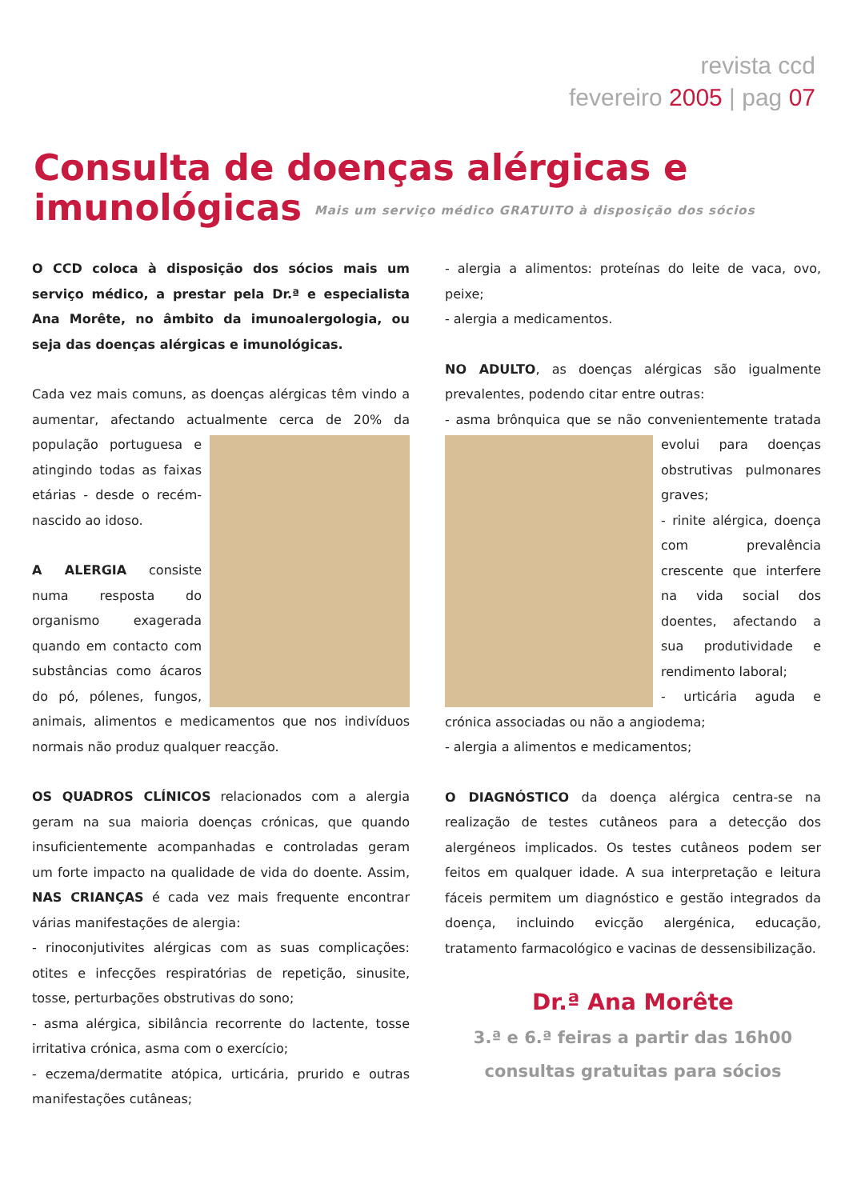revista ccd
fevereiro 2005 | pag 07
Consulta de doenças alérgicas e imunológicas Mais um serviço médico GRATUITO à disposição dos sócios
O CCD coloca à disposição dos sócios mais um serviço médico, a prestar pela Dr.ª e especialista Ana Morête, no âmbito da imunoalergologia, ou seja das doenças alérgicas e imunológicas.
Cada vez mais comuns, as doenças alérgicas têm vindo a aumentar, afectando actualmente cerca de 20% da população portuguesa e atingindo todas as faixas etárias - desde o recém-nascido ao idoso.
A ALERGIA consiste numa resposta do organismo exagerada quando em contacto com substâncias como ácaros do pó, pólenes, fungos, animais, alimentos e medicamentos que nos indivíduos normais não produz qualquer reacção.
OS QUADROS CLÍNICOS relacionados com a alergia geram na sua maioria doenças crónicas, que quando insuficientemente acompanhadas e controladas geram um forte impacto na qualidade de vida do doente. Assim, NAS CRIANÇAS é cada vez mais frequente encontrar várias manifestações de alergia:
- rinoconjutivites alérgicas com as suas complicações: otites e infecções respiratórias de repetição, sinusite, tosse, perturbações obstrutivas do sono;
- asma alérgica, sibilância recorrente do lactente, tosse irritativa crónica, asma com o exercício;
- eczema/dermatite atópica, urticária, prurido e outras manifestações cutâneas;
- alergia a alimentos: proteínas do leite de vaca, ovo, peixe;
- alergia a medicamentos.
NO ADULTO, as doenças alérgicas são igualmente prevalentes, podendo citar entre outras:
- asma brônquica que se não convenientemente tratada evolui para doenças obstrutivas pulmonares graves;
- rinite alérgica, doença com prevalência crescente que interfere na vida social dos doentes, afectando a sua produtividade e rendimento laboral;
- urticária aguda e crónica associadas ou não a angiodema;
- alergia a alimentos e medicamentos;
O DIAGNÓSTICO da doença alérgica centra-se na realização de testes cutâneos para a detecção dos alergéneos implicados. Os testes cutâneos podem ser feitos em qualquer idade. A sua interpretação e leitura fáceis permitem um diagnóstico e gestão integrados da doença, incluindo evicção alergénica, educação, tratamento farmacológico e vacinas de dessensibilização.
Dr.ª Ana Morête
3.ª e 6.ª feiras a partir das 16h00
consultas gratuitas para sócios